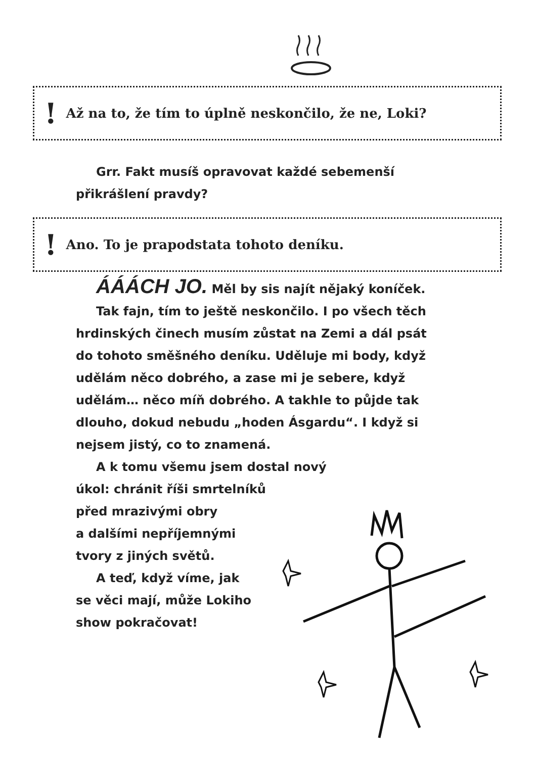! Až na to, že tím to úplně neskončilo, že ne, Loki?
Grr. Fakt musíš opravovat každé sebemenší přikrášlení pravdy?
! Ano. To je prapodstata tohoto deníku.
ÁÁÁCH JO. Měl by sis najít nějaký koníček.
Tak fajn, tím to ještě neskončilo. I po všech těch hrdinských činech musím zůstat na Zemi a dál psát do tohoto směšného deníku. Uděluje mi body, když udělám něco dobrého, a zase mi je sebere, když udělám… něco míň dobrého. A takhle to půjde tak dlouho, dokud nebudu „hoden Ásgardu“. I když si nejsem jistý, co to znamená.
A k tomu všemu jsem dostal nový
úkol: chránit říši smrtelníků
před mrazivými obry
a dalšími nepříjemnými
tvory z jiných světů.
A teď, když víme, jak
se věci mají, může Lokiho
show pokračovat!